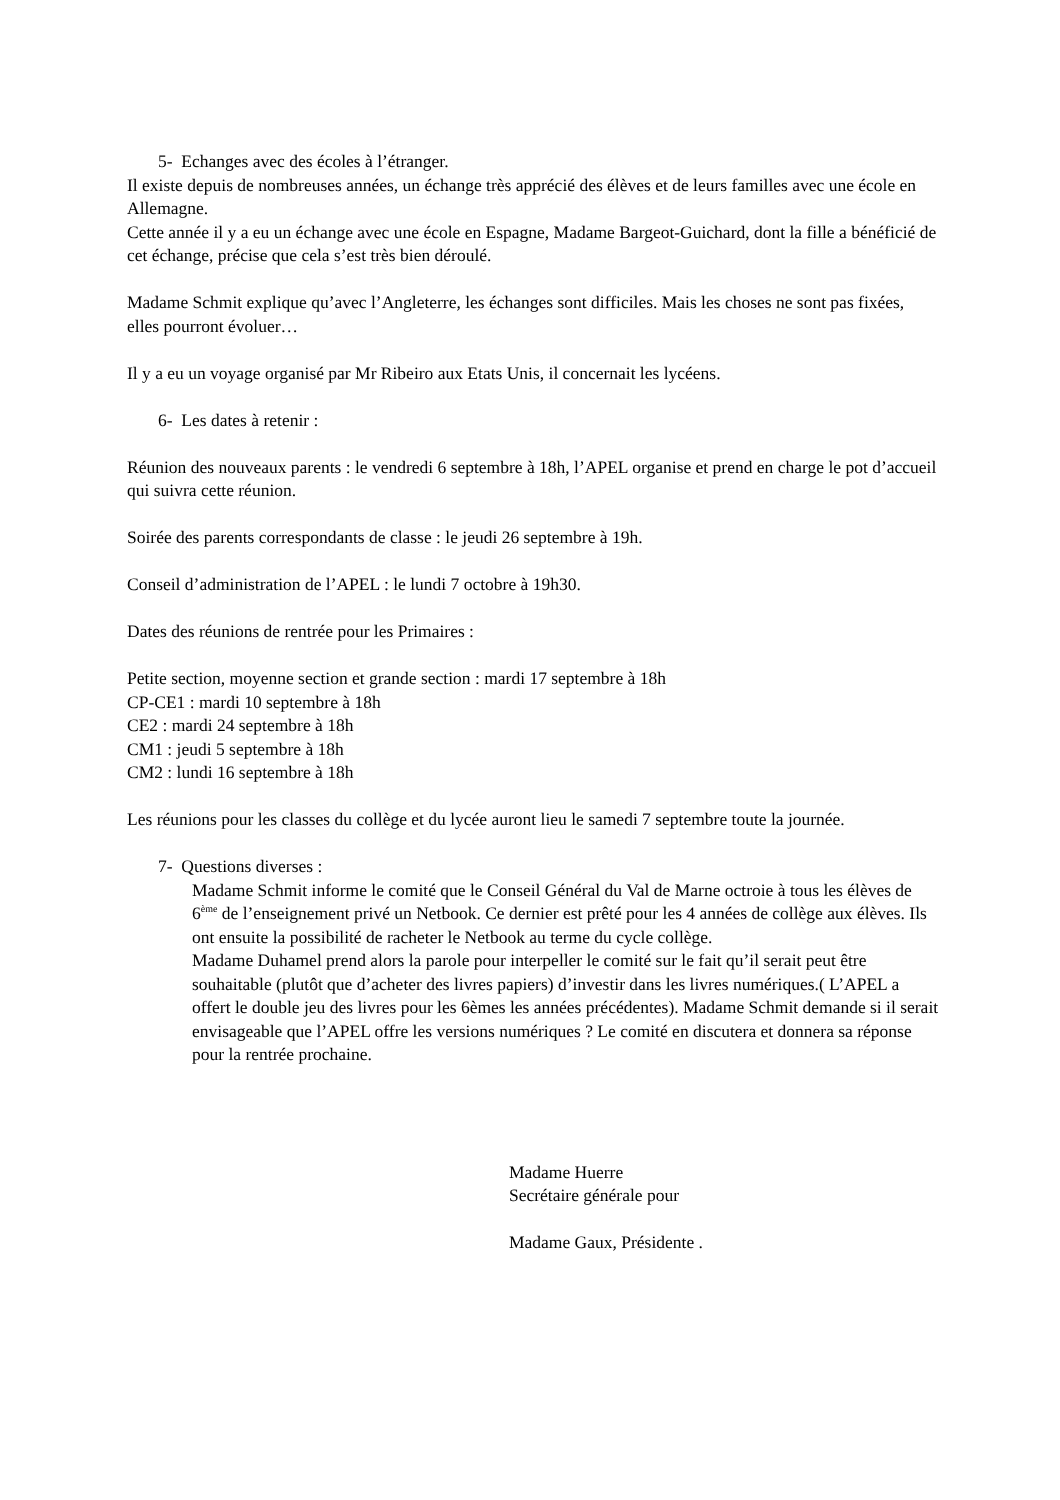5- Echanges avec des écoles à l’étranger.
Il existe depuis de nombreuses années, un échange très apprécié des élèves et de leurs familles avec une école en Allemagne.
Cette année il y a eu un échange avec une école en Espagne, Madame Bargeot-Guichard, dont la fille a bénéficié de cet échange, précise que cela s’est très bien déroulé.
Madame Schmit explique qu’avec l’Angleterre, les échanges sont difficiles. Mais les choses ne sont pas fixées, elles pourront évoluer…
Il y a eu un voyage organisé par Mr Ribeiro aux Etats Unis, il concernait les lycéens.
6- Les dates à retenir :
Réunion des nouveaux parents : le vendredi 6 septembre à 18h, l’APEL organise et prend en charge le pot d’accueil qui suivra cette réunion.
Soirée des parents correspondants de classe : le jeudi 26 septembre à 19h.
Conseil d’administration de l’APEL : le lundi 7 octobre à 19h30.
Dates des réunions de rentrée pour les Primaires :
Petite section, moyenne section et grande section : mardi 17 septembre à 18h
CP-CE1 : mardi 10 septembre à 18h
CE2 : mardi 24 septembre à 18h
CM1 : jeudi 5 septembre à 18h
CM2 : lundi 16 septembre à 18h
Les réunions pour les classes du collège et du lycée auront lieu le samedi 7 septembre toute la journée.
7- Questions diverses :
Madame Schmit informe le comité que le Conseil Général du Val de Marne octroie à tous les élèves de 6<sup>ème</sup> de l’enseignement privé un Netbook. Ce dernier est prêté pour les 4 années de collège aux élèves. Ils ont ensuite la possibilité de racheter le Netbook au terme du cycle collège.
Madame Duhamel prend alors la parole pour interpeller le comité sur le fait qu’il serait peut être souhaitable (plutôt que d’acheter des livres papiers) d’investir dans les livres numériques.( L’APEL a offert le double jeu des livres pour les 6èmes les années précédentes). Madame Schmit demande si il serait envisageable que l’APEL offre les versions numériques ? Le comité en discutera et donnera sa réponse pour la rentrée prochaine.
Madame Huerre
Secrétaire générale pour
Madame Gaux, Présidente .